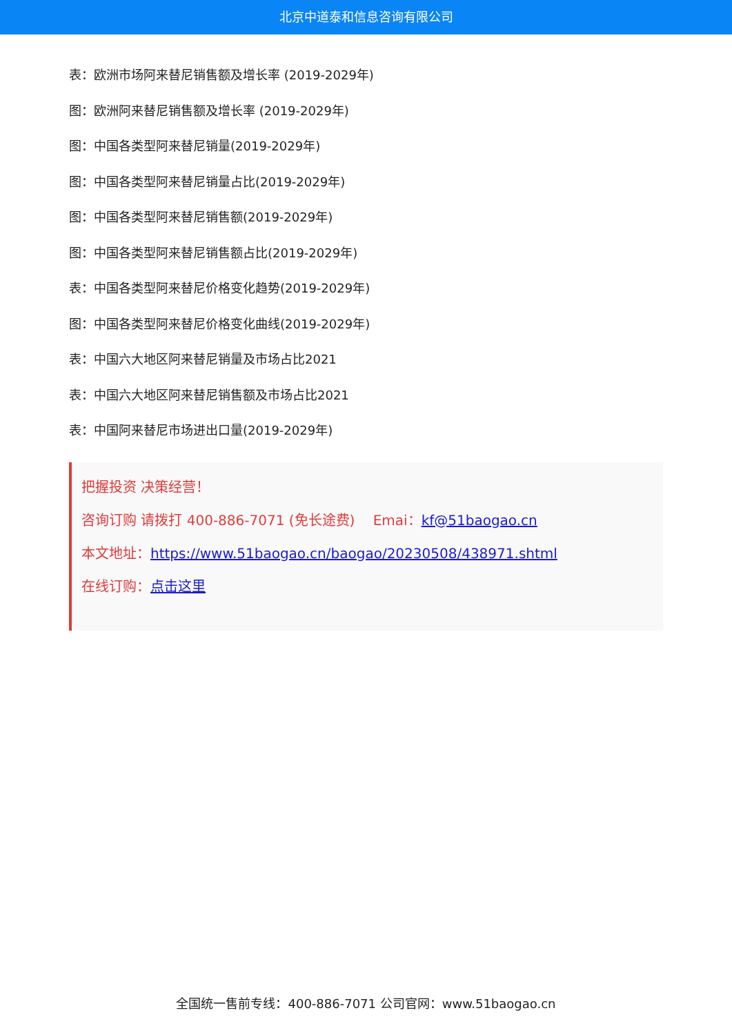北京中道泰和信息咨询有限公司
表：欧洲市场阿来替尼销售额及增长率 (2019-2029年)
图：欧洲阿来替尼销售额及增长率 (2019-2029年)
图：中国各类型阿来替尼销量(2019-2029年)
图：中国各类型阿来替尼销量占比(2019-2029年)
图：中国各类型阿来替尼销售额(2019-2029年)
图：中国各类型阿来替尼销售额占比(2019-2029年)
表：中国各类型阿来替尼价格变化趋势(2019-2029年)
图：中国各类型阿来替尼价格变化曲线(2019-2029年)
表：中国六大地区阿来替尼销量及市场占比2021
表：中国六大地区阿来替尼销售额及市场占比2021
表：中国阿来替尼市场进出口量(2019-2029年)
把握投资 决策经营！
咨询订购 请拨打 400-886-7071 (免长途费)　 Emai：kf@51baogao.cn
本文地址：https://www.51baogao.cn/baogao/20230508/438971.shtml
在线订购：点击这里
全国统一售前专线：400-886-7071 公司官网：www.51baogao.cn